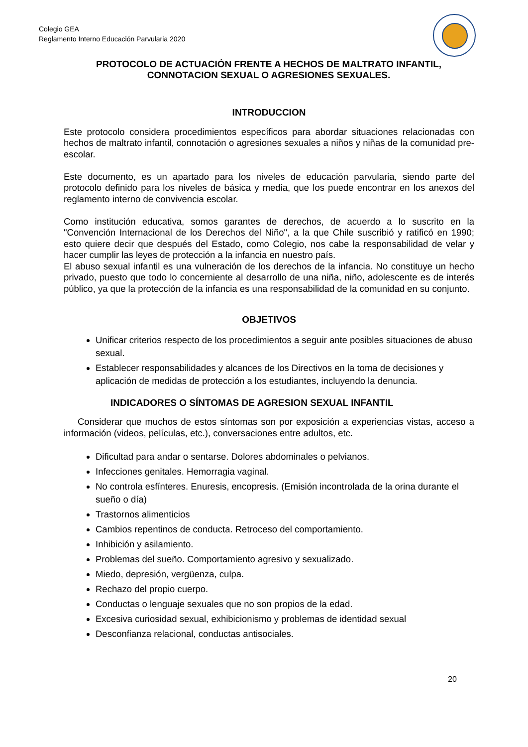Colegio GEA
Reglamento Interno Educación Parvularia 2020
PROTOCOLO DE ACTUACIÓN FRENTE A HECHOS DE MALTRATO INFANTIL, CONNOTACION SEXUAL O AGRESIONES SEXUALES.
INTRODUCCION
Este protocolo considera procedimientos específicos para abordar situaciones relacionadas con hechos de maltrato infantil, connotación o agresiones sexuales a niños y niñas de la comunidad pre-escolar.
Este documento, es un apartado para los niveles de educación parvularia, siendo parte del protocolo definido para los niveles de básica y media, que los puede encontrar en los anexos del reglamento interno de convivencia escolar.
Como institución educativa, somos garantes de derechos, de acuerdo a lo suscrito en la "Convención Internacional de los Derechos del Niño", a la que Chile suscribió y ratificó en 1990; esto quiere decir que después del Estado, como Colegio, nos cabe la responsabilidad de velar y hacer cumplir las leyes de protección a la infancia en nuestro país.
El abuso sexual infantil es una vulneración de los derechos de la infancia. No constituye un hecho privado, puesto que todo lo concerniente al desarrollo de una niña, niño, adolescente es de interés público, ya que la protección de la infancia es una responsabilidad de la comunidad en su conjunto.
OBJETIVOS
Unificar criterios respecto de los procedimientos a seguir ante posibles situaciones de abuso sexual.
Establecer responsabilidades y alcances de los Directivos en la toma de decisiones y aplicación de medidas de protección a los estudiantes, incluyendo la denuncia.
INDICADORES O SÍNTOMAS DE AGRESION SEXUAL INFANTIL
Considerar que muchos de estos síntomas son por exposición a experiencias vistas, acceso a información (videos, películas, etc.), conversaciones entre adultos, etc.
Dificultad para andar o sentarse. Dolores abdominales o pelvianos.
Infecciones genitales. Hemorragia vaginal.
No controla esfínteres. Enuresis, encopresis. (Emisión incontrolada de la orina durante el sueño o día)
Trastornos alimenticios
Cambios repentinos de conducta. Retroceso del comportamiento.
Inhibición y asilamiento.
Problemas del sueño. Comportamiento agresivo y sexualizado.
Miedo, depresión, vergüenza, culpa.
Rechazo del propio cuerpo.
Conductas o lenguaje sexuales que no son propios de la edad.
Excesiva curiosidad sexual, exhibicionismo y problemas de identidad sexual
Desconfianza relacional, conductas antisociales.
20